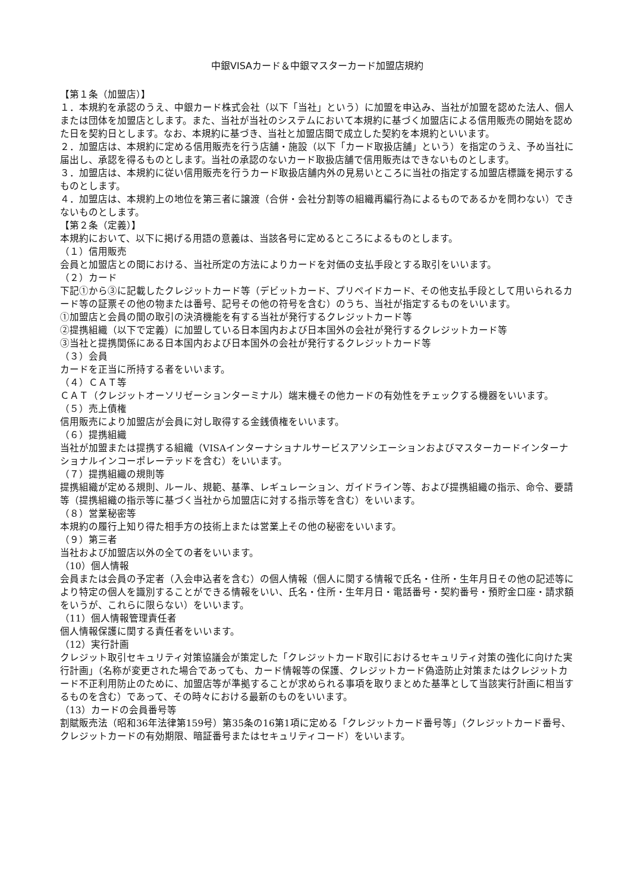中銀VISAカード＆中銀マスターカード加盟店規約
【第１条（加盟店）】
１．本規約を承認のうえ、中銀カード株式会社（以下「当社」という）に加盟を申込み、当社が加盟を認めた法人、個人または団体を加盟店とします。また、当社が当社のシステムにおいて本規約に基づく加盟店による信用販売の開始を認めた日を契約日とします。なお、本規約に基づき、当社と加盟店間で成立した契約を本規約といいます。
２．加盟店は、本規約に定める信用販売を行う店舗・施設（以下「カード取扱店舗」という）を指定のうえ、予め当社に届出し、承認を得るものとします。当社の承認のないカード取扱店舗で信用販売はできないものとします。
３．加盟店は、本規約に従い信用販売を行うカード取扱店舗内外の見易いところに当社の指定する加盟店標識を掲示するものとします。
４．加盟店は、本規約上の地位を第三者に譲渡（合併・会社分割等の組織再編行為によるものであるかを問わない）できないものとします。
【第２条（定義）】
本規約において、以下に掲げる用語の意義は、当該各号に定めるところによるものとします。
（１）信用販売
会員と加盟店との間における、当社所定の方法によりカードを対価の支払手段とする取引をいいます。
（２）カード
下記①から③に記載したクレジットカード等（デビットカード、プリペイドカード、その他支払手段として用いられるカード等の証票その他の物または番号、記号その他の符号を含む）のうち、当社が指定するものをいいます。
①加盟店と会員の間の取引の決済機能を有する当社が発行するクレジットカード等
②提携組織（以下で定義）に加盟している日本国内および日本国外の会社が発行するクレジットカード等
③当社と提携関係にある日本国内および日本国外の会社が発行するクレジットカード等
（３）会員
カードを正当に所持する者をいいます。
（４）ＣＡＴ等
ＣＡＴ（クレジットオーソリゼーションターミナル）端末機その他カードの有効性をチェックする機器をいいます。
（５）売上債権
信用販売により加盟店が会員に対し取得する金銭債権をいいます。
（６）提携組織
当社が加盟または提携する組織（VISAインターナショナルサービスアソシエーションおよびマスターカードインターナショナルインコーポレーテッドを含む）をいいます。
（７）提携組織の規則等
提携組織が定める規則、ルール、規範、基準、レギュレーション、ガイドライン等、および提携組織の指示、命令、要請等（提携組織の指示等に基づく当社から加盟店に対する指示等を含む）をいいます。
（８）営業秘密等
本規約の履行上知り得た相手方の技術上または営業上その他の秘密をいいます。
（９）第三者
当社および加盟店以外の全ての者をいいます。
（10）個人情報
会員または会員の予定者（入会申込者を含む）の個人情報（個人に関する情報で氏名・住所・生年月日その他の記述等により特定の個人を識別することができる情報をいい、氏名・住所・生年月日・電話番号・契約番号・預貯金口座・請求額をいうが、これらに限らない）をいいます。
（11）個人情報管理責任者
個人情報保護に関する責任者をいいます。
（12）実行計画
クレジット取引セキュリティ対策協議会が策定した「クレジットカード取引におけるセキュリティ対策の強化に向けた実行計画」（名称が変更された場合であっても、カード情報等の保護、クレジットカード偽造防止対策またはクレジットカード不正利用防止のために、加盟店等が準拠することが求められる事項を取りまとめた基準として当該実行計画に相当するものを含む）であって、その時々における最新のものをいいます。
（13）カードの会員番号等
割賦販売法（昭和36年法律第159号）第35条の16第1項に定める「クレジットカード番号等」（クレジットカード番号、クレジットカードの有効期限、暗証番号またはセキュリティコード）をいいます。